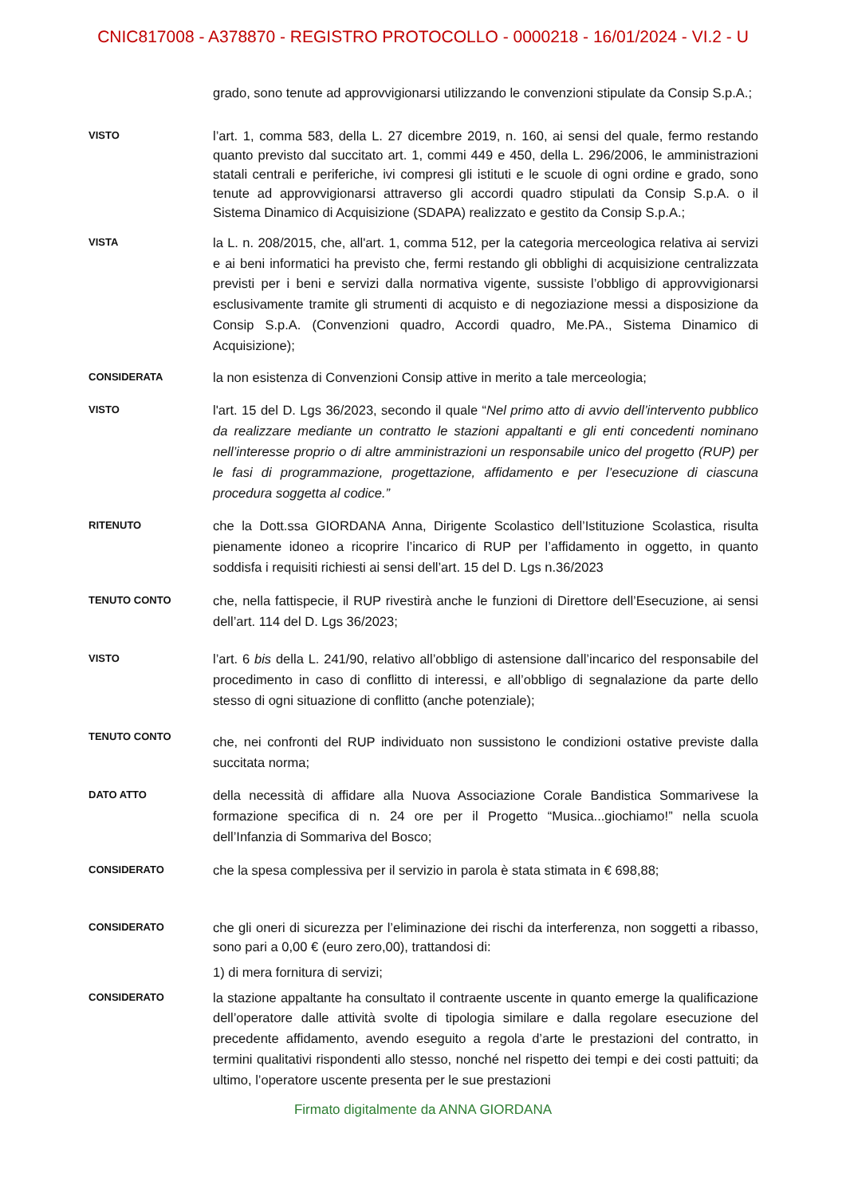CNIC817008 - A378870 - REGISTRO PROTOCOLLO - 0000218 - 16/01/2024 - VI.2 - U
grado, sono tenute ad approvvigionarsi utilizzando le convenzioni stipulate da Consip S.p.A.;
VISTO
l’art. 1, comma 583, della L. 27 dicembre 2019, n. 160, ai sensi del quale, fermo restando quanto previsto dal succitato art. 1, commi 449 e 450, della L. 296/2006, le amministrazioni statali centrali e periferiche, ivi compresi gli istituti e le scuole di ogni ordine e grado, sono tenute ad approvvigionarsi attraverso gli accordi quadro stipulati da Consip S.p.A. o il Sistema Dinamico di Acquisizione (SDAPA) realizzato e gestito da Consip S.p.A.;
VISTA
la L. n. 208/2015, che, all'art. 1, comma 512, per la categoria merceologica relativa ai servizi e ai beni informatici ha previsto che, fermi restando gli obblighi di acquisizione centralizzata previsti per i beni e servizi dalla normativa vigente, sussiste l’obbligo di approvvigionarsi esclusivamente tramite gli strumenti di acquisto e di negoziazione messi a disposizione da Consip S.p.A. (Convenzioni quadro, Accordi quadro, Me.PA., Sistema Dinamico di Acquisizione);
CONSIDERATA
la non esistenza di Convenzioni Consip attive in merito a tale merceologia;
VISTO
l'art. 15 del D. Lgs 36/2023, secondo il quale “Nel primo atto di avvio dell’intervento pubblico da realizzare mediante un contratto le stazioni appaltanti e gli enti concedenti nominano nell’interesse proprio o di altre amministrazioni un responsabile unico del progetto (RUP) per le fasi di programmazione, progettazione, affidamento e per l’esecuzione di ciascuna procedura soggetta al codice.”
RITENUTO
che la Dott.ssa GIORDANA Anna, Dirigente Scolastico dell’Istituzione Scolastica, risulta pienamente idoneo a ricoprire l’incarico di RUP per l’affidamento in oggetto, in quanto soddisfa i requisiti richiesti ai sensi dell’art. 15 del D. Lgs n.36/2023
TENUTO CONTO
che, nella fattispecie, il RUP rivestirà anche le funzioni di Direttore dell’Esecuzione, ai sensi dell’art. 114 del D. Lgs 36/2023;
VISTO
l’art. 6 bis della L. 241/90, relativo all’obbligo di astensione dall’incarico del responsabile del procedimento in caso di conflitto di interessi, e all’obbligo di segnalazione da parte dello stesso di ogni situazione di conflitto (anche potenziale);
TENUTO CONTO
che, nei confronti del RUP individuato non sussistono le condizioni ostative previste dalla succitata norma;
DATO ATTO
della necessità di affidare alla Nuova Associazione Corale Bandistica Sommarivese la formazione specifica di n. 24 ore per il Progetto “Musica...giochiamo!” nella scuola dell’Infanzia di Sommariva del Bosco;
CONSIDERATO
che la spesa complessiva per il servizio in parola è stata stimata in € 698,88;
CONSIDERATO
che gli oneri di sicurezza per l’eliminazione dei rischi da interferenza, non soggetti a ribasso, sono pari a 0,00 € (euro zero,00), trattandosi di:
1) di mera fornitura di servizi;
CONSIDERATO
la stazione appaltante ha consultato il contraente uscente in quanto emerge la qualificazione dell’operatore dalle attività svolte di tipologia similare e dalla regolare esecuzione del precedente affidamento, avendo eseguito a regola d’arte le prestazioni del contratto, in termini qualitativi rispondenti allo stesso, nonché nel rispetto dei tempi e dei costi pattuiti; da ultimo, l’operatore uscente presenta per le sue prestazioni
Firmato digitalmente da ANNA GIORDANA